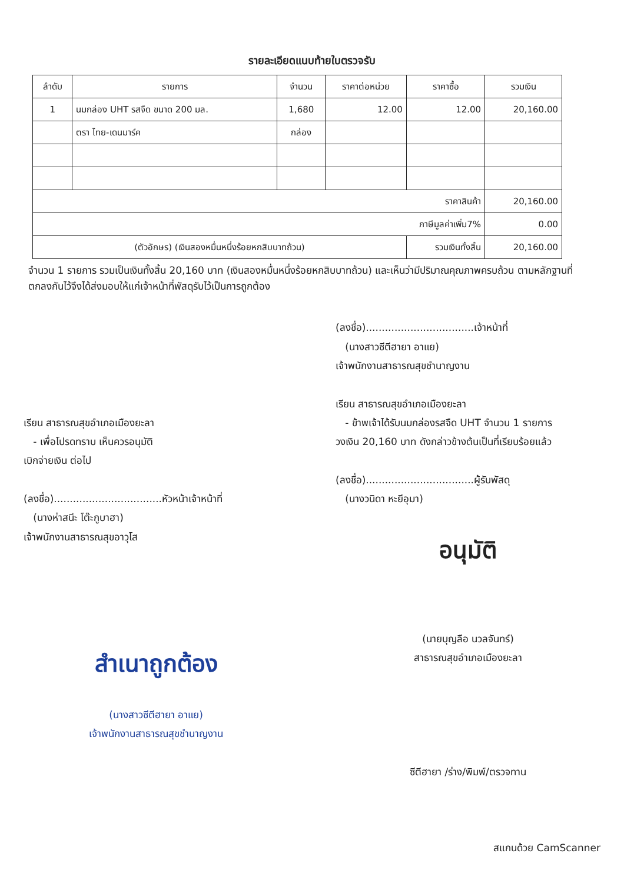รายละเอียดแนบท้ายใบตรวจรับ
| ลำดับ | รายการ | จำนวน | ราคาต่อหน่วย | ราคาซื้อ | รวมเงิน |
| --- | --- | --- | --- | --- | --- |
| 1 | นมกล่อง UHT รสจืด ขนาด 200 มล. | 1,680 | 12.00 | 12.00 | 20,160.00 |
| | ตรา ไทย-เดนมาร์ค | กล่อง | | | |
| ราคาสินค้า | | | | | 20,160.00 |
| ภาษีมูลค่าเพิ่ม7% | | | | | 0.00 |
| (ตัวอักษร) (เงินสองหมื่นหนึ่งร้อยหกสิบบาทถ้วน) | | | | รวมเงินทั้งสิ้น | 20,160.00 |
จำนวน 1 รายการ รวมเป็นเงินทั้งสิ้น 20,160 บาท (เงินสองหมื่นหนึ่งร้อยหกสิบบาทถ้วน) และเห็นว่ามีปริมาณคุณภาพครบถ้วน ตามหลักฐานที่ตกลงกันไว้จึงได้ส่งมอบให้แก่เจ้าหน้าที่พัสดุรับไว้เป็นการถูกต้อง
เรียน สาธารณสุขอำเภอเมืองยะลา
- เพื่อโปรดทราบ เห็นควรอนุมัติ
เบิกจ่ายเงิน ต่อไป
(ลงชื่อ)..................................หัวหน้าเจ้าหน้าที่
(นางห่าสนีะ โต๊ะกูบาฮา)
เจ้าพนักงานสาธารณสุขอาวุโส
สำเนาถูกต้อง
(นางสาวซีตีฮายา อาแย)
เจ้าพนักงานสาธารณสุขชำนาญงาน
(ลงชื่อ)..................................เจ้าหน้าที่
(นางสาวซีตีฮายา อาแย)
เจ้าพนักงานสาธารณสุขชำนาญงาน
เรียน สาธารณสุขอำเภอเมืองยะลา
- ข้าพเจ้าได้รับนมกล่องรสจืด UHT จำนวน 1 รายการ
วงเงิน 20,160 บาท ดังกล่าวข้างต้นเป็นที่เรียบร้อยแล้ว
(ลงชื่อ)..................................ผู้รับพัสดุ
(นางวนิดา หะยีอุมา)
อนุมัติ
(นายบุญลือ นวลจันทร์)
สาธารณสุขอำเภอเมืองยะลา
ซีตีฮายา /ร่าง/พิมพ์/ตรวจทาน
สแกนด้วย CamScanner